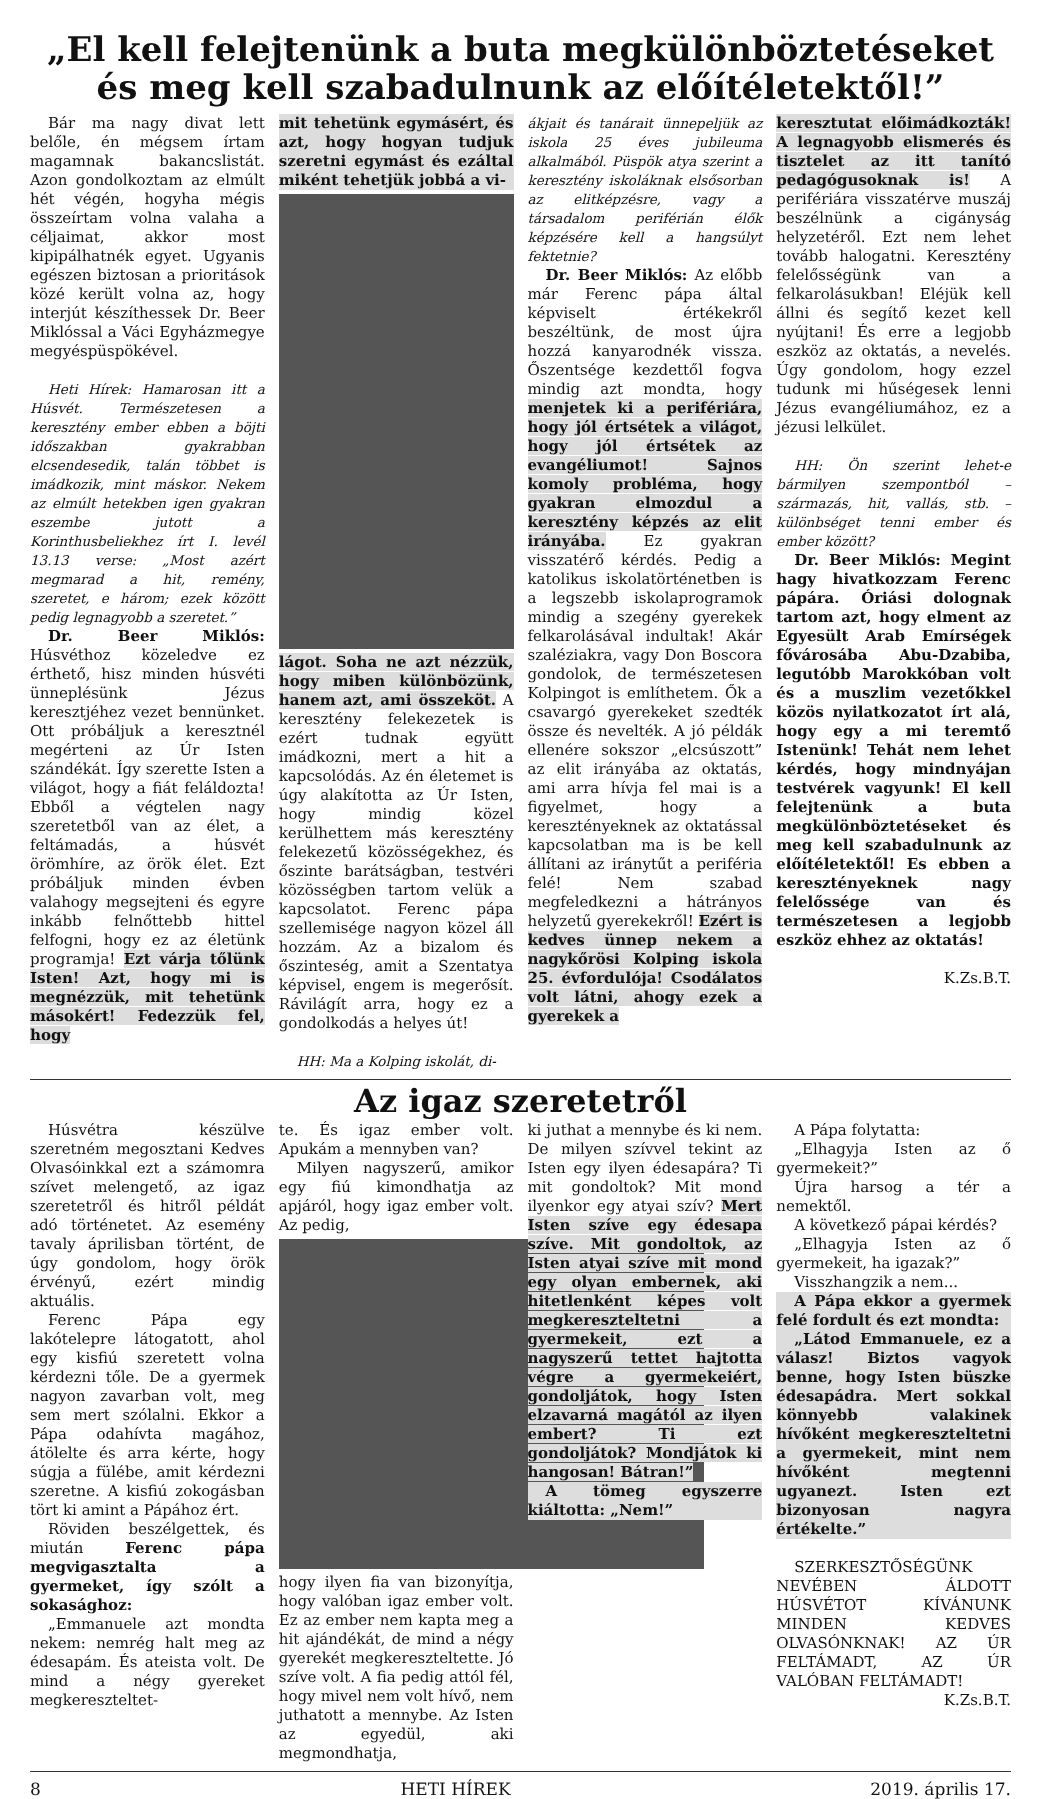„El kell felejtenünk a buta megkülönböztetéseket és meg kell szabadulnunk az előítéletektől!”
Bár ma nagy divat lett belőle, én mégsem írtam magamnak bakancslistát. Azon gondolkoztam az elmúlt hét végén, hogyha mégis összeírtam volna valaha a céljaimat, akkor most kipipálhatnék egyet. Ugyanis egészen biztosan a prioritások közé került volna az, hogy interjút készíthessek Dr. Beer Miklóssal a Váci Egyházmegye megyéspüspökével.
Heti Hírek: Hamarosan itt a Húsvét. Természetesen a keresztény ember ebben a böjti időszakban gyakrabban elcsendesedik, talán többet is imádkozik, mint máskor. Nekem az elmúlt hetekben igen gyakran eszembe jutott a Korinthusbeliekhez írt I. levél 13.13 verse: „Most azért megmarad a hit, remény, szeretet, e három; ezek között pedig legnagyobb a szeretet.”
Dr. Beer Miklós: Húsvéthoz közeledve ez érthető, hisz minden húsvéti ünneplésünk Jézus keresztjéhez vezet bennünket. Ott próbáljuk a keresztnél megérteni az Úr Isten szándékát. Így szerette Isten a világot, hogy a fiát feláldozta! Ebből a végtelen nagy szeretetből van az élet, a feltámadás, a húsvét örömhíre, az örök élet. Ezt próbáljuk minden évben valahogy megsejteni és egyre inkább felnőttebb hittel felfogni, hogy ez az életünk programja! Ezt várja tőlünk Isten! Azt, hogy mi is megnézzük, mit tehetünk másokért! Fedezzük fel, hogy
mit tehetünk egymásért, és azt, hogy hogyan tudjuk szeretni egymást és ezáltal miként tehetjük jobbá a vi-
lágot. Soha ne azt nézzük, hogy miben különbözünk, hanem azt, ami összeköt. A keresztény felekezetek is ezért tudnak együtt imádkozni, mert a hit a kapcsolódás. Az én életemet is úgy alakította az Úr Isten, hogy mindig közel kerülhettem más keresztény felekezetű közösségekhez, és őszinte barátságban, testvéri közösségben tartom velük a kapcsolatot. Ferenc pápa szellemisége nagyon közel áll hozzám. Az a bizalom és őszinteség, amit a Szentatya képvisel, engem is megerősít. Rávilágít arra, hogy ez a gondolkodás a helyes út!
HH: Ma a Kolping iskolát, di-
ákjait és tanárait ünnepeljük az iskola 25 éves jubileuma alkalmából. Püspök atya szerint a keresztény iskoláknak elsősorban az elitképzésre, vagy a társadalom periférián élők képzésére kell a hangsúlyt fektetnie?
Dr. Beer Miklós: Az előbb már Ferenc pápa által képviselt értékekről beszéltünk, de most újra hozzá kanyarodnék vissza. Őszentsége kezdettől fogva mindig azt mondta, hogy menjetek ki a perifériára, hogy jól értsétek a világot, hogy jól értsétek az evangéliumot! Sajnos komoly probléma, hogy gyakran elmozdul a keresztény képzés az elit irányába. Ez gyakran visszatérő kérdés. Pedig a katolikus iskolatörténetben is a legszebb iskolaprogramok mindig a szegény gyerekek felkarolásával indultak! Akár szaléziakra, vagy Don Boscora gondolok, de természetesen Kolpingot is említhetem. Ők a csavargó gyerekeket szedték össze és nevelték. A jó példák ellenére sokszor „elcsúszott” az elit irányába az oktatás, ami arra hívja fel mai is a figyelmet, hogy a keresztényeknek az oktatással kapcsolatban ma is be kell állítani az iránytűt a periféria felé! Nem szabad megfeledkezni a hátrányos helyzetű gyerekekről! Ezért is kedves ünnep nekem a nagykőrösi Kolping iskola 25. évfordulója! Csodálatos volt látni, ahogy ezek a gyerekek a
keresztutat előimádkozták! A legnagyobb elismerés és tisztelet az itt tanító pedagógusoknak is! A perifériára visszatérve muszáj beszélnünk a cigányság helyzetéről. Ezt nem lehet tovább halogatni. Keresztény felelősségünk van a felkarolásukban! Eléjük kell állni és segítő kezet kell nyújtani! És erre a legjobb eszköz az oktatás, a nevelés. Úgy gondolom, hogy ezzel tudunk mi hűségesek lenni Jézus evangéliumához, ez a jézusi lelkület.
HH: Ön szerint lehet-e bármilyen szempontból – származás, hit, vallás, stb. – különbséget tenni ember és ember között?
Dr. Beer Miklós: Megint hagy hivatkozzam Ferenc pápára. Óriási dolognak tartom azt, hogy elment az Egyesült Arab Emírségek fővárosába Abu-Dzabiba, legutóbb Marokkóban volt és a muszlim vezetőkkel közös nyilatkozatot írt alá, hogy egy a mi teremtő Istenünk! Tehát nem lehet kérdés, hogy mindnyájan testvérek vagyunk! El kell felejtenünk a buta megkülönböztetéseket és meg kell szabadulnunk az előítéletektől! Es ebben a keresztényeknek nagy felelőssége van és természetesen a legjobb eszköz ehhez az oktatás!
K.Zs.B.T.
Az igaz szeretetről
Húsvétra készülve szeretném megosztani Kedves Olvasóinkkal ezt a számomra szívet melengető, az igaz szeretetről és hitről példát adó történetet. Az esemény tavaly áprilisban történt, de úgy gondolom, hogy örök érvényű, ezért mindig aktuális.
Ferenc Pápa egy lakótelepre látogatott, ahol egy kisfiú szeretett volna kérdezni tőle. De a gyermek nagyon zavarban volt, meg sem mert szólalni. Ekkor a Pápa odahívta magához, átölelte és arra kérte, hogy súgja a fülébe, amit kérdezni szeretne. A kisfiú zokogásban tört ki amint a Pápához ért.
Röviden beszélgettek, és miután Ferenc pápa megvigasztalta a gyermeket, így szólt a sokasághoz:
„Emmanuele azt mondta nekem: nemrég halt meg az édesapám. És ateista volt. De mind a négy gyereket megkereszteltet-
te. És igaz ember volt. Apukám a mennyben van?
Milyen nagyszerű, amikor egy fiú kimondhatja az apjáról, hogy igaz ember volt. Az pedig,
hogy ilyen fia van bizonyítja, hogy valóban igaz ember volt. Ez az ember nem kapta meg a hit ajándékát, de mind a négy gyerekét megkereszteltette. Jó szíve volt. A fia pedig attól fél, hogy mivel nem volt hívő, nem juthatott a mennybe. Az Isten az egyedül, aki megmondhatja,
ki juthat a mennybe és ki nem. De milyen szívvel tekint az Isten egy ilyen édesapára? Ti mit gondoltok? Mit mond ilyenkor egy atyai szív? Mert Isten szíve egy édesapa szíve. Mit gondoltok, az Isten atyai szíve mit mond egy olyan embernek, aki hitetlenként képes volt megkereszteltetni a gyermekeit, ezt a nagyszerű tettet hajtotta végre a gyermekeiért, gondoljátok, hogy Isten elzavarná magától az ilyen embert? Ti ezt gondoljátok? Mondjátok ki hangosan! Bátran!”
A tömeg egyszerre kiáltotta: „Nem!”
A Pápa folytatta:
„Elhagyja Isten az ő gyermekeit?”
Újra harsog a tér a nemektől.
A következő pápai kérdés?
„Elhagyja Isten az ő gyermekeit, ha igazak?”
Visszhangzik a nem...
A Pápa ekkor a gyermek felé fordult és ezt mondta:
„Látod Emmanuele, ez a válasz! Biztos vagyok benne, hogy Isten büszke édesapádra. Mert sokkal könnyebb valakinek hívőként megkereszteltetni a gyermekeit, mint nem hívőként megtenni ugyanezt. Isten ezt bizonyosan nagyra értékelte.”
SZERKESZTŐSÉGÜNK NEVÉBEN ÁLDOTT HÚSVÉTOT KÍVÁNUNK MINDEN KEDVES OLVASÓNKNAK! AZ ÚR FELTÁMADT, AZ ÚR VALÓBAN FELTÁMADT!
K.Zs.B.T.
8 HETI HÍREK 2019. április 17.